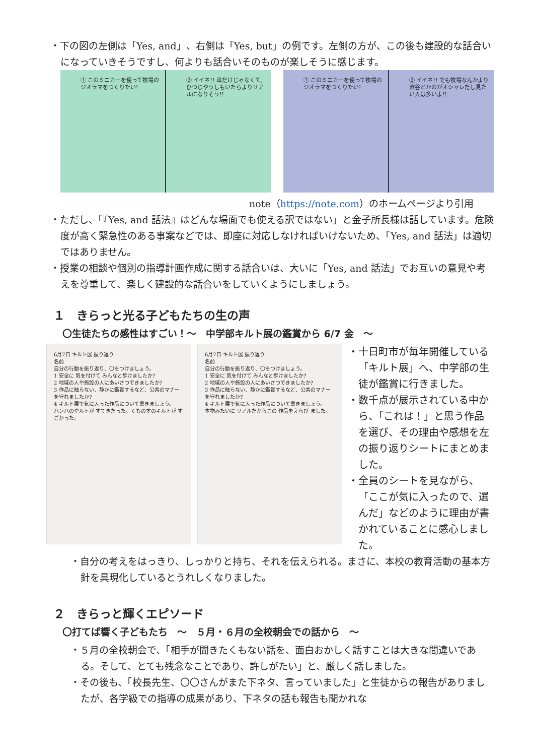・下の図の左側は「Yes, and」、右側は「Yes, but」の例です。左側の方が、この後も建設的な話合いになっていきそうですし、何よりも話合いそのものが楽しそうに感じます。
① このミニカーを使って牧場のジオラマをつくりたい!
② イイネ!! 車だけじゃなくて、ひつじやうしもいたらよりリアルになりそう!!
① このミニカーを使って牧場のジオラマをつくりたい!
② イイネ!! でも牧場なんかより渋谷とかのがオシャレだし見たい人は多いよ!!
note（https://note.com）のホームページより引用
・ただし、「『Yes, and 話法』はどんな場面でも使える訳ではない」と金子所長様は話しています。危険度が高く緊急性のある事案などでは、即座に対応しなければいけないため、「Yes, and 話法」は適切ではありません。
・授業の相談や個別の指導計画作成に関する話合いは、大いに「Yes, and 話法」でお互いの意見や考えを尊重して、楽しく建設的な話合いをしていくようにしましょう。
１　きらっと光る子どもたちの生の声
〇生徒たちの感性はすごい！～　中学部キルト展の鑑賞から 6/7 金　～
6月7日 キルト展 振り返り
名前
自分の行動を振り返り、〇をつけましょう。
1 安全に 気を付けて みんなと歩けましたか?
2 地域の人や施設の人にあいさつできましたか?
3 作品に触らない、静かに鑑賞するなど、公共のマナーを守れましたか?
4 キルト展で気に入った作品について書きましょう。
ハンバのやルトが すてきだった。くものすのキルトが すごかった。
6月7日 キルト展 振り返り
名前
自分の行動を振り返り、〇をつけましょう。
1 安全に 気を付けて みんなと歩けましたか?
2 地域の人や施設の人にあいさつできましたか?
3 作品に触らない、静かに鑑賞するなど、公共のマナーを守れましたか?
4 キルト展で気に入った作品について書きましょう。
本物みたいに リアルだからこの 作品をえらび ました。
・十日町市が毎年開催している「キルト展」へ、中学部の生徒が鑑賞に行きました。
・数千点が展示されている中から、「これは！」と思う作品を選び、その理由や感想を左の振り返りシートにまとめました。
・全員のシートを見ながら、「ここが気に入ったので、選んだ」などのように理由が書かれていることに感心しました。
・自分の考えをはっきり、しっかりと持ち、それを伝えられる。まさに、本校の教育活動の基本方針を具現化しているとうれしくなりました。
２　きらっと輝くエピソード
〇打てば響く子どもたち　～　５月・６月の全校朝会での話から　～
・５月の全校朝会で、「相手が聞きたくもない話を、面白おかしく話すことは大きな間違いである。そして、とても残念なことであり、許しがたい」と、厳しく話しました。
・その後も、「校長先生、〇〇さんがまた下ネタ、言っていました」と生徒からの報告がありましたが、各学級での指導の成果があり、下ネタの話も報告も聞かれな